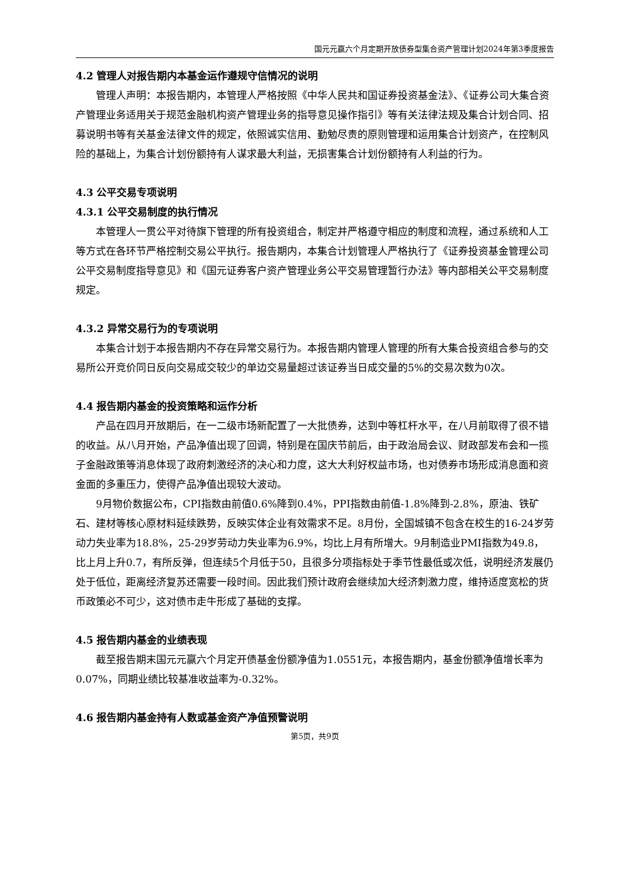国元元赢六个月定期开放债券型集合资产管理计划2024年第3季度报告
4.2 管理人对报告期内本基金运作遵规守信情况的说明
管理人声明：本报告期内，本管理人严格按照《中华人民共和国证券投资基金法》、《证券公司大集合资产管理业务适用关于规范金融机构资产管理业务的指导意见操作指引》等有关法律法规及集合计划合同、招募说明书等有关基金法律文件的规定，依照诚实信用、勤勉尽责的原则管理和运用集合计划资产，在控制风险的基础上，为集合计划份额持有人谋求最大利益，无损害集合计划份额持有人利益的行为。
4.3 公平交易专项说明
4.3.1 公平交易制度的执行情况
本管理人一贯公平对待旗下管理的所有投资组合，制定并严格遵守相应的制度和流程，通过系统和人工等方式在各环节严格控制交易公平执行。报告期内，本集合计划管理人严格执行了《证券投资基金管理公司公平交易制度指导意见》和《国元证券客户资产管理业务公平交易管理暂行办法》等内部相关公平交易制度规定。
4.3.2 异常交易行为的专项说明
本集合计划于本报告期内不存在异常交易行为。本报告期内管理人管理的所有大集合投资组合参与的交易所公开竞价同日反向交易成交较少的单边交易量超过该证券当日成交量的5%的交易次数为0次。
4.4 报告期内基金的投资策略和运作分析
产品在四月开放期后，在一二级市场新配置了一大批债券，达到中等杠杆水平，在八月前取得了很不错的收益。从八月开始，产品净值出现了回调，特别是在国庆节前后，由于政治局会议、财政部发布会和一揽子金融政策等消息体现了政府刺激经济的决心和力度，这大大利好权益市场，也对债券市场形成消息面和资金面的多重压力，使得产品净值出现较大波动。
9月物价数据公布，CPI指数由前值0.6%降到0.4%，PPI指数由前值-1.8%降到-2.8%，原油、铁矿石、建材等核心原材料延续跌势，反映实体企业有效需求不足。8月份，全国城镇不包含在校生的16-24岁劳动力失业率为18.8%，25-29岁劳动力失业率为6.9%，均比上月有所增大。9月制造业PMI指数为49.8，比上月上升0.7，有所反弹，但连续5个月低于50，且很多分项指标处于季节性最低或次低，说明经济发展仍处于低位，距离经济复苏还需要一段时间。因此我们预计政府会继续加大经济刺激力度，维持适度宽松的货币政策必不可少，这对债市走牛形成了基础的支撑。
4.5 报告期内基金的业绩表现
截至报告期末国元元赢六个月定开债基金份额净值为1.0551元，本报告期内，基金份额净值增长率为0.07%，同期业绩比较基准收益率为-0.32%。
4.6 报告期内基金持有人数或基金资产净值预警说明
第5页，共9页